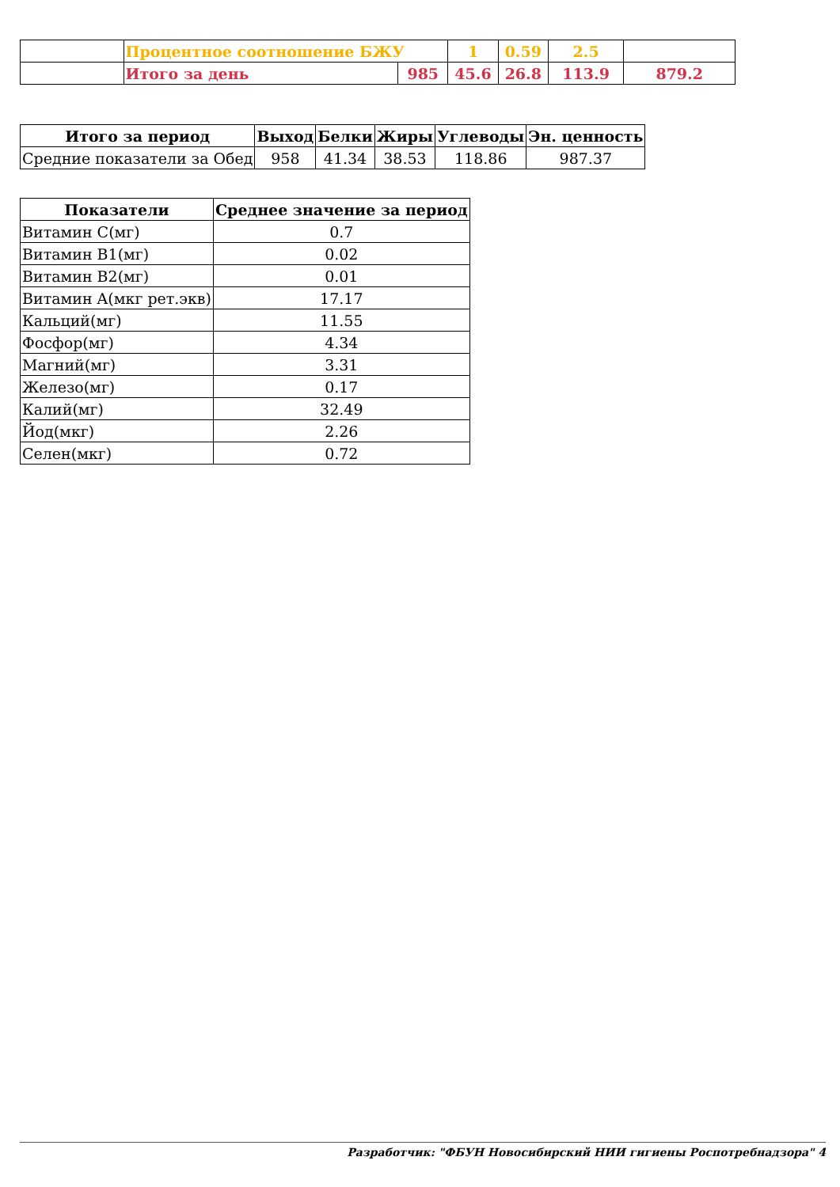| | Процентное соотношение БЖУ | | 1 | 0.59 | 2.5 | |
| | Итого за день | 985 | 45.6 | 26.8 | 113.9 | 879.2 |
| Итого за период | Выход | Белки | Жиры | Углеводы | Эн. ценность |
| --- | --- | --- | --- | --- | --- |
| Средние показатели за Обед | 958 | 41.34 | 38.53 | 118.86 | 987.37 |
| Показатели | Среднее значение за период |
| --- | --- |
| Витамин C(мг) | 0.7 |
| Витамин B1(мг) | 0.02 |
| Витамин B2(мг) | 0.01 |
| Витамин A(мкг рет.экв) | 17.17 |
| Кальций(мг) | 11.55 |
| Фосфор(мг) | 4.34 |
| Магний(мг) | 3.31 |
| Железо(мг) | 0.17 |
| Калий(мг) | 32.49 |
| Йод(мкг) | 2.26 |
| Селен(мкг) | 0.72 |
Разработчик: "ФБУН Новосибирский НИИ гигиены Роспотребнадзора" 4